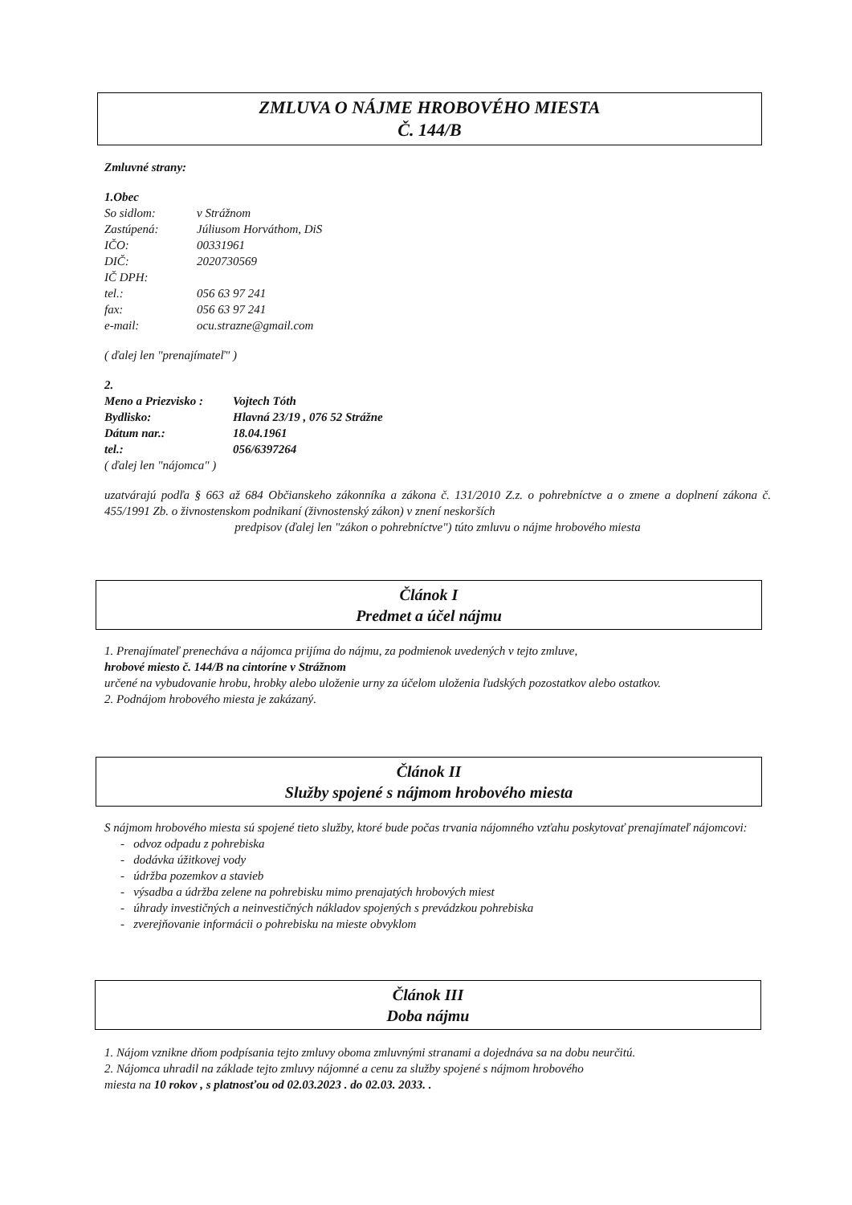ZMLUVA O NÁJME HROBOVÉHO MIESTA
Č. 144/B
Zmluvné strany:
1.Obec
| So sidlom: | v Strážnom |
| Zastúpená: | Júliusom Horváthom, DiS |
| IČO: | 00331961 |
| DIČ: | 2020730569 |
| IČ DPH: | |
| tel.: | 056 63 97 241 |
| fax: | 056 63 97 241 |
| e-mail: | ocu.strazne@gmail.com |
( ďalej len "prenajímateľ" )
2.
| Meno a Priezvisko : | Vojtech Tóth |
| Bydlisko: | Hlavná 23/19 , 076 52 Strážne |
| Dátum nar.: | 18.04.1961 |
| tel.: | 056/6397264 |
( ďalej len "nájomca" )
uzatvárajú podľa § 663 až 684 Občianskeho zákonníka a zákona č. 131/2010 Z.z. o pohrebníctve a o zmene a doplnení zákona č. 455/1991 Zb. o živnostenskom podnikaní (živnostenský zákon) v znení neskorších
predpisov (ďalej len "zákon o pohrebníctve") túto zmluvu o nájme hrobového miesta
Článok I
Predmet a účel nájmu
1. Prenajímateľ prenecháva a nájomca prijíma do nájmu, za podmienok uvedených v tejto zmluve,
hrobové miesto č. 144/B na cintoríne v Strážnom
určené na vybudovanie hrobu, hrobky alebo uloženie urny za účelom uloženia ľudských pozostatkov alebo ostatkov.
2. Podnájom hrobového miesta je zakázaný.
Článok II
Služby spojené s nájmom hrobového miesta
S nájmom hrobového miesta sú spojené tieto služby, ktoré bude počas trvania nájomného vzťahu poskytovať prenajímateľ nájomcovi:
- odvoz odpadu z pohrebiska
- dodávka úžitkovej vody
- údržba pozemkov a stavieb
- výsadba a údržba zelene na pohrebisku mimo prenajatých hrobových miest
- úhrady investičných a neinvestičných nákladov spojených s prevádzkou pohrebiska
- zverejňovanie informácii o pohrebisku na mieste obvyklom
Článok III
Doba nájmu
1. Nájom vznikne dňom podpísania tejto zmluvy oboma zmluvnými stranami a dojednáva sa na dobu neurčitú.
2. Nájomca uhradil na základe tejto zmluvy nájomné a cenu za služby spojené s nájmom hrobového
miesta na 10 rokov , s platnosťou od 02.03.2023 . do 02.03. 2033. .